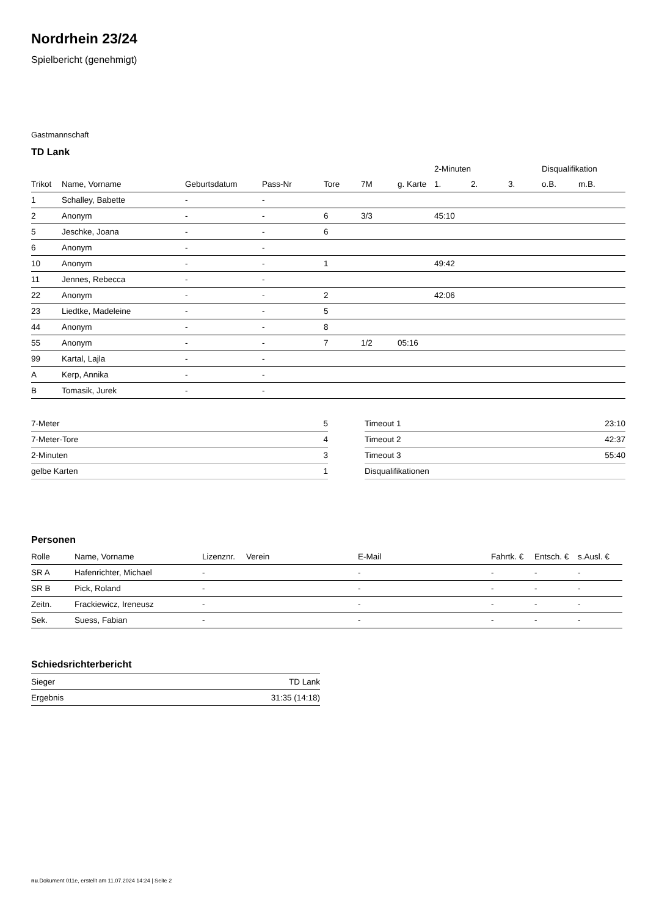Nordrhein 23/24
Spielbericht (genehmigt)
Gastmannschaft
TD Lank
| | | | | | | | 2-Minuten | | | Disqualifikation | |
| --- | --- | --- | --- | --- | --- | --- | --- | --- | --- | --- | --- |
| Trikot | Name, Vorname | Geburtsdatum | Pass-Nr | Tore | 7M | g. Karte | 1. | 2. | 3. | o.B. | m.B. |
| 1 | Schalley, Babette | - | - | | | | | | | | |
| 2 | Anonym | - | - | 6 | 3/3 | | 45:10 | | | | |
| 5 | Jeschke, Joana | - | - | 6 | | | | | | | |
| 6 | Anonym | - | - | | | | | | | | |
| 10 | Anonym | - | - | 1 | | | 49:42 | | | | |
| 11 | Jennes, Rebecca | - | - | | | | | | | | |
| 22 | Anonym | - | - | 2 | | | 42:06 | | | | |
| 23 | Liedtke, Madeleine | - | - | 5 | | | | | | | |
| 44 | Anonym | - | - | 8 | | | | | | | |
| 55 | Anonym | - | - | 7 | 1/2 | 05:16 | | | | | |
| 99 | Kartal, Lajla | - | - | | | | | | | | |
| A | Kerp, Annika | - | - | | | | | | | | |
| B | Tomasik, Jurek | - | - | | | | | | | | |
| 7-Meter | 5 |
| 7-Meter-Tore | 4 |
| 2-Minuten | 3 |
| gelbe Karten | 1 |
| Timeout 1 | 23:10 |
| Timeout 2 | 42:37 |
| Timeout 3 | 55:40 |
| Disqualifikationen | |
Personen
| Rolle | Name, Vorname | Lizenznr. | Verein | E-Mail | Fahrtk. € | Entsch. € | s.Ausl. € |
| --- | --- | --- | --- | --- | --- | --- | --- |
| SR A | Hafenrichter, Michael | - | | - | - | - | - |
| SR B | Pick, Roland | - | | - | - | - | - |
| Zeitn. | Frackiewicz, Ireneusz | - | | - | - | - | - |
| Sek. | Suess, Fabian | - | | - | - | - | - |
Schiedsrichterbericht
| Sieger | TD Lank |
| Ergebnis | 31:35 (14:18) |
nu.Dokument 011e, erstellt am 11.07.2024 14:24 | Seite 2